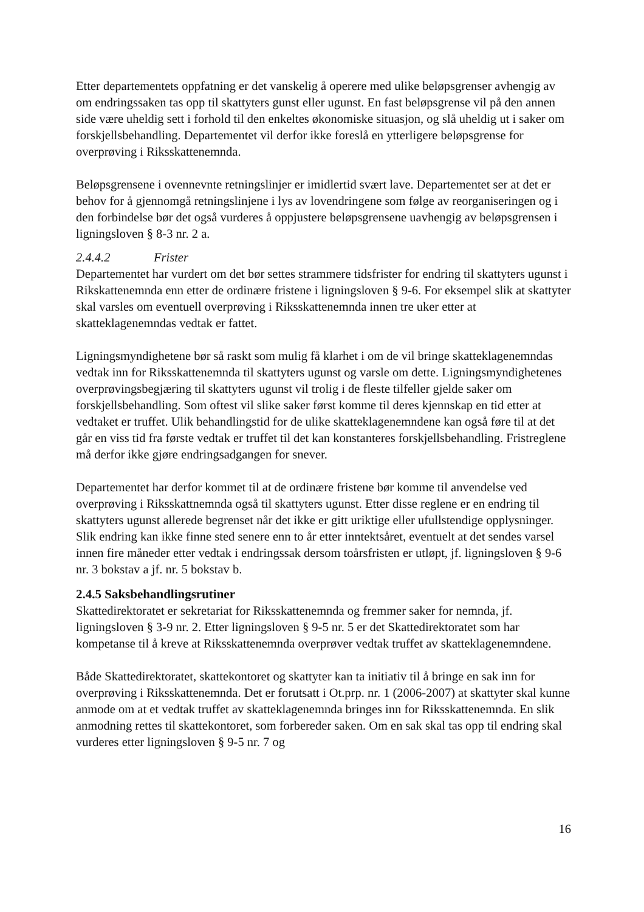Etter departementets oppfatning er det vanskelig å operere med ulike beløpsgrenser avhengig av om endringssaken tas opp til skattyters gunst eller ugunst. En fast beløpsgrense vil på den annen side være uheldig sett i forhold til den enkeltes økonomiske situasjon, og slå uheldig ut i saker om forskjellsbehandling. Departementet vil derfor ikke foreslå en ytterligere beløpsgrense for overprøving i Riksskattenemnda.
Beløpsgrensene i ovennevnte retningslinjer er imidlertid svært lave. Departementet ser at det er behov for å gjennomgå retningslinjene i lys av lovendringene som følge av reorganiseringen og i den forbindelse bør det også vurderes å oppjustere beløpsgrensene uavhengig av beløpsgrensen i ligningsloven § 8-3 nr. 2 a.
2.4.4.2 Frister
Departementet har vurdert om det bør settes strammere tidsfrister for endring til skattyters ugunst i Rikskattenemnda enn etter de ordinære fristene i ligningsloven § 9-6. For eksempel slik at skattyter skal varsles om eventuell overprøving i Riksskattenemnda innen tre uker etter at skatteklagenemndas vedtak er fattet.
Ligningsmyndighetene bør så raskt som mulig få klarhet i om de vil bringe skatteklagenemndas vedtak inn for Riksskattenemnda til skattyters ugunst og varsle om dette. Ligningsmyndighetenes overprøvingsbegjæring til skattyters ugunst vil trolig i de fleste tilfeller gjelde saker om forskjellsbehandling. Som oftest vil slike saker først komme til deres kjennskap en tid etter at vedtaket er truffet. Ulik behandlingstid for de ulike skatteklagenemndene kan også føre til at det går en viss tid fra første vedtak er truffet til det kan konstanteres forskjellsbehandling. Fristreglene må derfor ikke gjøre endringsadgangen for snever.
Departementet har derfor kommet til at de ordinære fristene bør komme til anvendelse ved overprøving i Riksskattnemnda også til skattyters ugunst. Etter disse reglene er en endring til skattyters ugunst allerede begrenset når det ikke er gitt uriktige eller ufullstendige opplysninger. Slik endring kan ikke finne sted senere enn to år etter inntektsåret, eventuelt at det sendes varsel innen fire måneder etter vedtak i endringssak dersom toårsfristen er utløpt, jf. ligningsloven § 9-6 nr. 3 bokstav a jf. nr. 5 bokstav b.
2.4.5 Saksbehandlingsrutiner
Skattedirektoratet er sekretariat for Riksskattenemnda og fremmer saker for nemnda, jf. ligningsloven § 3-9 nr. 2. Etter ligningsloven § 9-5 nr. 5 er det Skattedirektoratet som har kompetanse til å kreve at Riksskattenemnda overprøver vedtak truffet av skatteklagenemndene.
Både Skattedirektoratet, skattekontoret og skattyter kan ta initiativ til å bringe en sak inn for overprøving i Riksskattenemnda. Det er forutsatt i Ot.prp. nr. 1 (2006-2007) at skattyter skal kunne anmode om at et vedtak truffet av skatteklagenemnda bringes inn for Riksskattenemnda. En slik anmodning rettes til skattekontoret, som forbereder saken. Om en sak skal tas opp til endring skal vurderes etter ligningsloven § 9-5 nr. 7 og
16